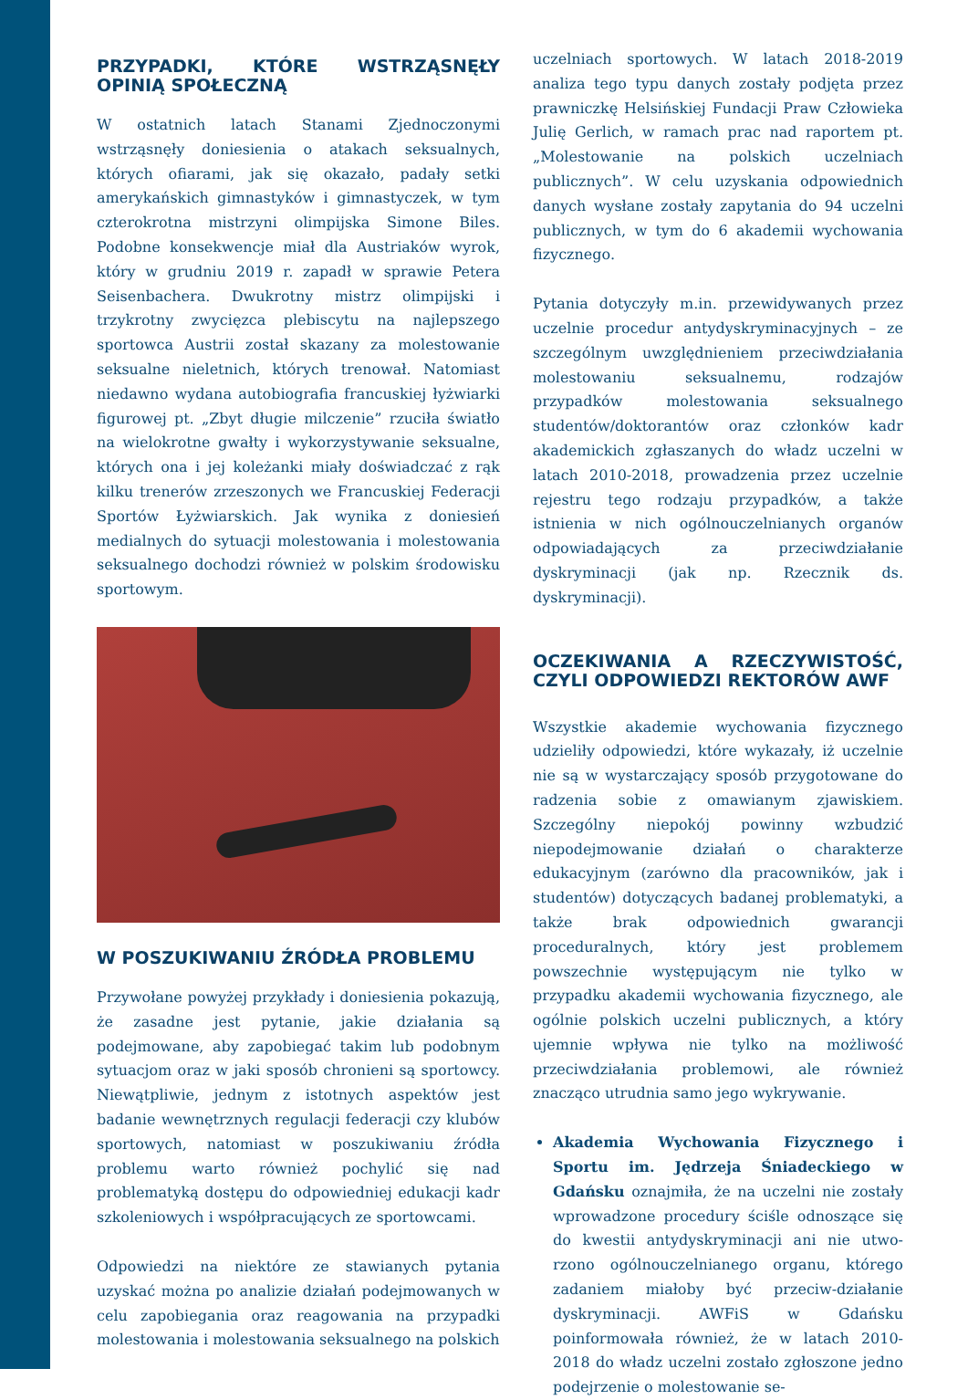PRZYPADKI, KTÓRE WSTRZĄSNĘŁY OPINIĄ SPOŁECZNĄ
W ostatnich latach Stanami Zjednoczonymi wstrząsnęły doniesienia o atakach seksualnych, których ofiarami, jak się okazało, padały setki amerykańskich gimnastyków i gimnastyczek, w tym czterokrotna mistrzyni olimpijska Simone Biles. Podobne konsekwencje miał dla Austriaków wyrok, który w grudniu 2019 r. zapadł w sprawie Petera Seisenbachera. Dwukrotny mistrz olimpijski i trzykrotny zwycięzca plebiscytu na najlepszego sportowca Austrii został skazany za molestowanie seksualne nieletnich, których trenował. Natomiast niedawno wydana autobiografia francuskiej łyżwiarki figurowej pt. „Zbyt długie milczenie” rzuciła światło na wielokrotne gwałty i wykorzystywanie seksualne, których ona i jej koleżanki miały doświadczać z rąk kilku trenerów zrzeszonych we Francuskiej Federacji Sportów Łyżwiarskich. Jak wynika z doniesień medialnych do sytuacji molestowania i molestowania seksualnego dochodzi również w polskim środowisku sportowym.
W POSZUKIWANIU ŹRÓDŁA PROBLEMU
Przywołane powyżej przykłady i doniesienia pokazują, że zasadne jest pytanie, jakie działania są podejmowane, aby zapobiegać takim lub podobnym sytuacjom oraz w jaki sposób chronieni są sportowcy. Niewątpliwie, jednym z istotnych aspektów jest badanie wewnętrznych regulacji federacji czy klubów sportowych, natomiast w poszukiwaniu źródła problemu warto również pochylić się nad problematyką dostępu do odpowiedniej edukacji kadr szkoleniowych i współpracujących ze sportowcami.
Odpowiedzi na niektóre ze stawianych pytania uzyskać można po analizie działań podejmowanych w celu zapobiegania oraz reagowania na przypadki molestowania i molestowania seksualnego na polskich
uczelniach sportowych. W latach 2018-2019 analiza tego typu danych zostały podjęta przez prawniczkę Helsińskiej Fundacji Praw Człowieka Julię Gerlich, w ramach prac nad raportem pt. „Molestowanie na polskich uczelniach publicznych”. W celu uzyskania odpowiednich danych wysłane zostały zapytania do 94 uczelni publicznych, w tym do 6 akademii wychowania fizycznego.
Pytania dotyczyły m.in. przewidywanych przez uczelnie procedur antydyskryminacyjnych – ze szczególnym uwzględnieniem przeciwdziałania molestowaniu seksualnemu, rodzajów przypadków molestowania seksualnego studentów/doktorantów oraz członków kadr akademickich zgłaszanych do władz uczelni w latach 2010-2018, prowadzenia przez uczelnie rejestru tego rodzaju przypadków, a także istnienia w nich ogólnouczelnianych organów odpowiadających za przeciwdziałanie dyskryminacji (jak np. Rzecznik ds. dyskryminacji).
OCZEKIWANIA A RZECZYWISTOŚĆ, CZYLI ODPOWIEDZI REKTORÓW AWF
Wszystkie akademie wychowania fizycznego udzieliły odpowiedzi, które wykazały, iż uczelnie nie są w wystarczający sposób przygotowane do radzenia sobie z omawianym zjawiskiem. Szczególny niepokój powinny wzbudzić niepodejmowanie działań o charakterze edukacyjnym (zarówno dla pracowników, jak i studentów) dotyczących badanej problematyki, a także brak odpowiednich gwarancji proceduralnych, który jest problemem powszechnie występującym nie tylko w przypadku akademii wychowania fizycznego, ale ogólnie polskich uczelni publicznych, a który ujemnie wpływa nie tylko na możliwość przeciwdziałania problemowi, ale również znacząco utrudnia samo jego wykrywanie.
Akademia Wychowania Fizycznego i Sportu im. Jędrzeja Śniadeckiego w Gdańsku oznajmiła, że na uczelni nie zostały wprowadzone procedury ściśle odnoszące się do kwestii antydyskryminacji ani nie utwo-rzono ogólnouczelnianego organu, którego zadaniem miałoby być przeciw-działanie dyskryminacji. AWFiS w Gdańsku poinformowała również, że w latach 2010-2018 do władz uczelni zostało zgłoszone jedno podejrzenie o molestowanie se-